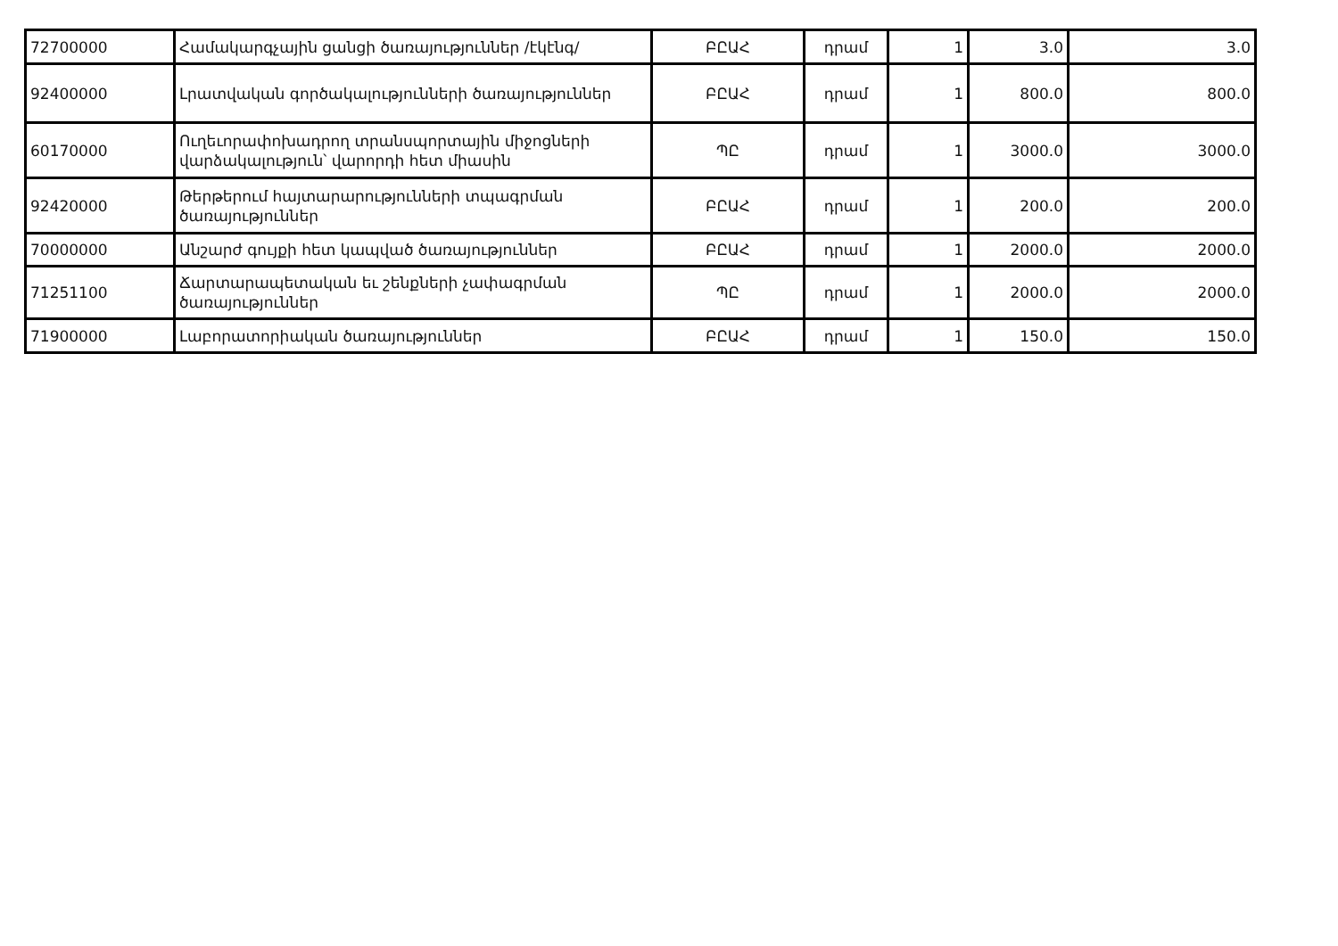| 72700000 | Համակարգչային ցանցի ծառայություններ /էկէնգ/ | ԲԸԱՀ | դրամ | 1 | 3.0 | 3.0 |
| 92400000 | Լրատվական գործակալությունների ծառայություններ | ԲԸԱՀ | դրամ | 1 | 800.0 | 800.0 |
| 60170000 | Ուղեւորափոխադրող տրանսպորտային միջոցների վարձակալություն՝ վարորդի հետ միասին | ՊԸ | դրամ | 1 | 3000.0 | 3000.0 |
| 92420000 | Թերթերում հայտարարությունների տպագրման ծառայություններ | ԲԸԱՀ | դրամ | 1 | 200.0 | 200.0 |
| 70000000 | Անշարժ գույքի հետ կապված ծառայություններ | ԲԸԱՀ | դրամ | 1 | 2000.0 | 2000.0 |
| 71251100 | Ճարտարապետական եւ շենքների չափագրման ծառայություններ | ՊԸ | դրամ | 1 | 2000.0 | 2000.0 |
| 71900000 | Լաբորատորիական ծառայություններ | ԲԸԱՀ | դրամ | 1 | 150.0 | 150.0 |